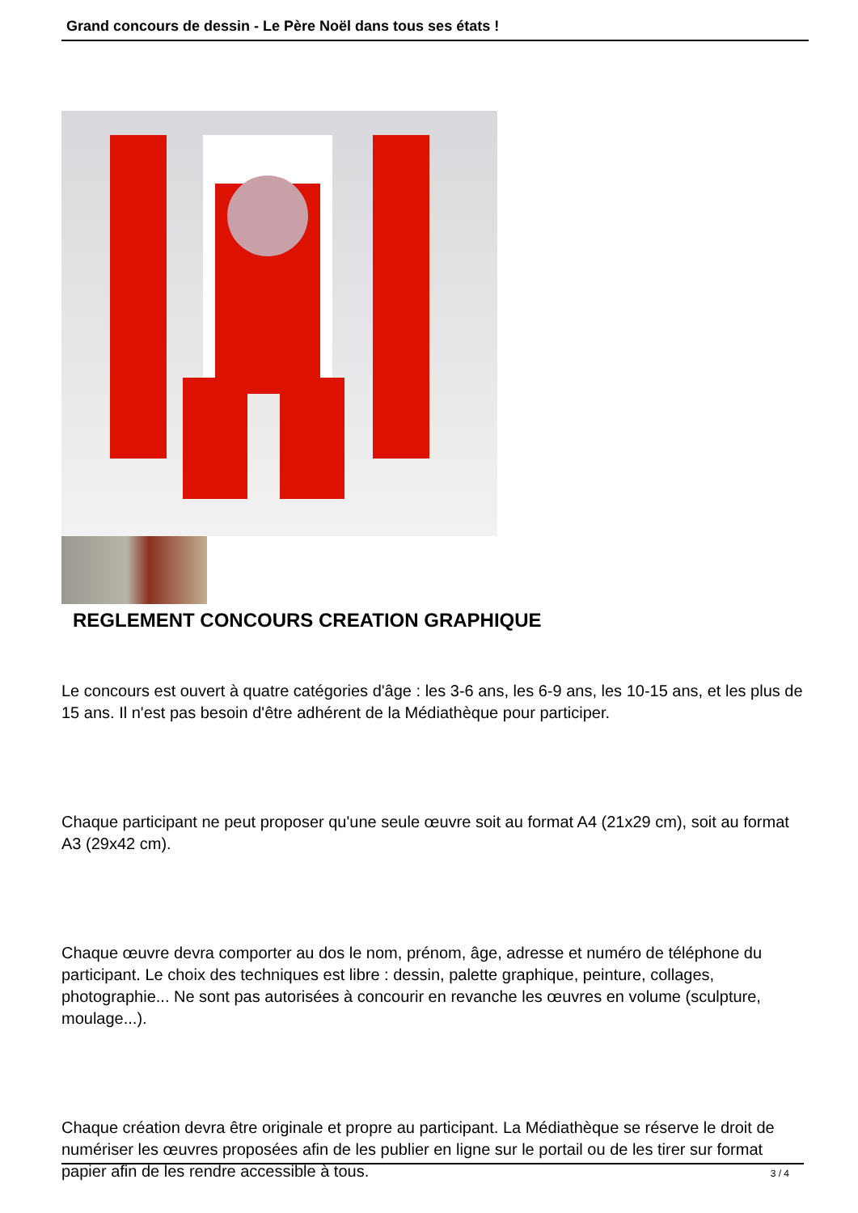Grand concours de dessin - Le Père Noël dans tous ses états !
REGLEMENT CONCOURS CREATION GRAPHIQUE
Le concours est ouvert à quatre catégories d'âge : les 3-6 ans, les 6-9 ans, les 10-15 ans, et les plus de 15 ans. Il n'est pas besoin d'être adhérent de la Médiathèque pour participer.
Chaque participant ne peut proposer qu'une seule œuvre soit au format A4 (21x29 cm), soit au format A3 (29x42 cm).
Chaque œuvre devra comporter au dos le nom, prénom, âge, adresse et numéro de téléphone du participant. Le choix des techniques est libre : dessin, palette graphique, peinture, collages, photographie... Ne sont pas autorisées à concourir en revanche les œuvres en volume (sculpture, moulage...).
Chaque création devra être originale et propre au participant. La Médiathèque se réserve le droit de numériser les œuvres proposées afin de les publier en ligne sur le portail ou de les tirer sur format papier afin de les rendre accessible à tous.
3 / 4